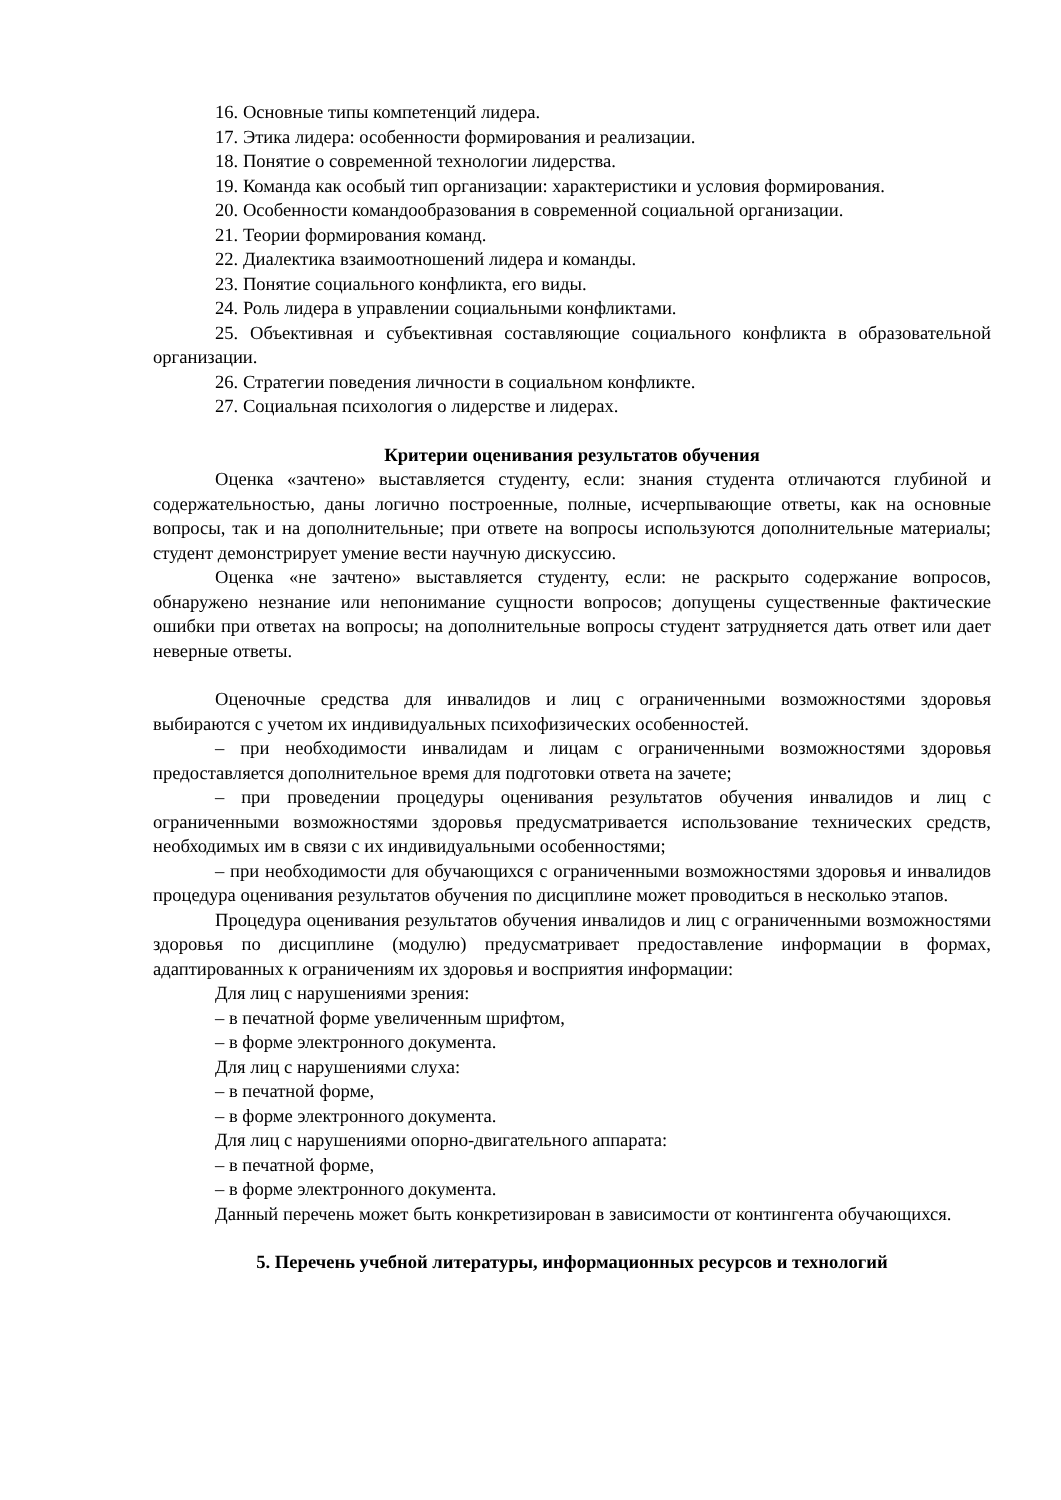16. Основные типы компетенций лидера.
17. Этика лидера: особенности формирования и реализации.
18. Понятие о современной технологии лидерства.
19. Команда как особый тип организации: характеристики и условия формирования.
20. Особенности командообразования в современной социальной организации.
21. Теории формирования команд.
22. Диалектика взаимоотношений лидера и команды.
23. Понятие социального конфликта, его виды.
24. Роль лидера в управлении социальными конфликтами.
25. Объективная и субъективная составляющие социального конфликта в образовательной организации.
26. Стратегии поведения личности в социальном конфликте.
27. Социальная психология о лидерстве и лидерах.
Критерии оценивания результатов обучения
Оценка «зачтено» выставляется студенту, если: знания студента отличаются глубиной и содержательностью, даны логично построенные, полные, исчерпывающие ответы, как на основные вопросы, так и на дополнительные; при ответе на вопросы используются дополнительные материалы; студент демонстрирует умение вести научную дискуссию.
Оценка «не зачтено» выставляется студенту, если: не раскрыто содержание вопросов, обнаружено незнание или непонимание сущности вопросов; допущены существенные фактические ошибки при ответах на вопросы; на дополнительные вопросы студент затрудняется дать ответ или дает неверные ответы.
Оценочные средства для инвалидов и лиц с ограниченными возможностями здоровья выбираются с учетом их индивидуальных психофизических особенностей.
– при необходимости инвалидам и лицам с ограниченными возможностями здоровья предоставляется дополнительное время для подготовки ответа на зачете;
– при проведении процедуры оценивания результатов обучения инвалидов и лиц с ограниченными возможностями здоровья предусматривается использование технических средств, необходимых им в связи с их индивидуальными особенностями;
– при необходимости для обучающихся с ограниченными возможностями здоровья и инвалидов процедура оценивания результатов обучения по дисциплине может проводиться в несколько этапов.
Процедура оценивания результатов обучения инвалидов и лиц с ограниченными возможностями здоровья по дисциплине (модулю) предусматривает предоставление информации в формах, адаптированных к ограничениям их здоровья и восприятия информации:
Для лиц с нарушениями зрения:
– в печатной форме увеличенным шрифтом,
– в форме электронного документа.
Для лиц с нарушениями слуха:
– в печатной форме,
– в форме электронного документа.
Для лиц с нарушениями опорно-двигательного аппарата:
– в печатной форме,
– в форме электронного документа.
Данный перечень может быть конкретизирован в зависимости от контингента обучающихся.
5. Перечень учебной литературы, информационных ресурсов и технологий